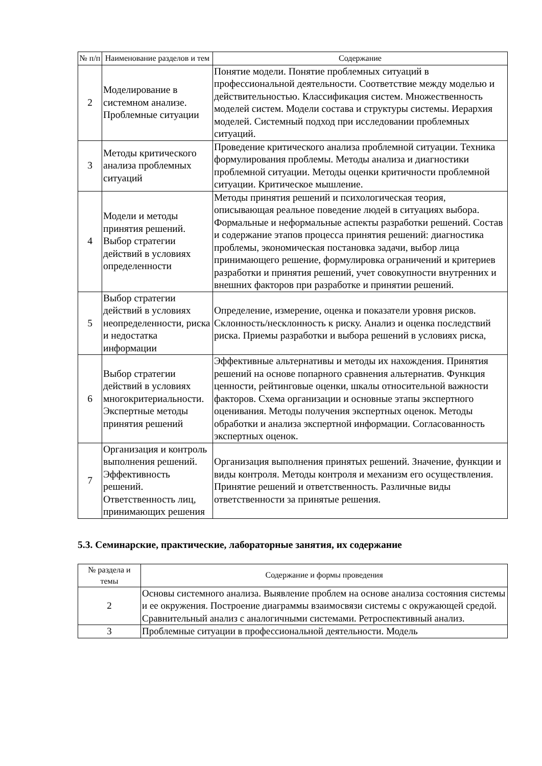| № п/п | Наименование разделов и тем | Содержание |
| --- | --- | --- |
| 2 | Моделирование в системном анализе. Проблемные ситуации | Понятие модели. Понятие проблемных ситуаций в профессиональной деятельности. Соответствие между моделью и действительностью. Классификация систем. Множественность моделей систем. Модели состава и структуры системы. Иерархия моделей. Системный подход при исследовании проблемных ситуаций. |
| 3 | Методы критического анализа проблемных ситуаций | Проведение критического анализа проблемной ситуации. Техника формулирования проблемы. Методы анализа и диагностики проблемной ситуации. Методы оценки критичности проблемной ситуации. Критическое мышление. |
| 4 | Модели и методы принятия решений. Выбор стратегии действий в условиях определенности | Методы принятия решений и психологическая теория, описывающая реальное поведение людей в ситуациях выбора. Формальные и неформальные аспекты разработки решений. Состав и содержание этапов процесса принятия решений: диагностика проблемы, экономическая постановка задачи, выбор лица принимающего решение, формулировка ограничений и критериев разработки и принятия решений, учет совокупности внутренних и внешних факторов при разработке и принятии решений. |
| 5 | Выбор стратегии действий в условиях неопределенности, риска и недостатка информации | Определение, измерение, оценка и показатели уровня рисков. Склонность/несклонность к риску. Анализ и оценка последствий риска. Приемы разработки и выбора решений в условиях риска, |
| 6 | Выбор стратегии действий в условиях многокритериальности. Экспертные методы принятия решений | Эффективные альтернативы и методы их нахождения. Принятия решений на основе попарного сравнения альтернатив. Функция ценности, рейтинговые оценки, шкалы относительной важности факторов. Схема организации и основные этапы экспертного оценивания. Методы получения экспертных оценок. Методы обработки и анализа экспертной информации. Согласованность экспертных оценок. |
| 7 | Организация и контроль выполнения решений. Эффективность решений. Ответственность лиц, принимающих решения | Организация выполнения принятых решений. Значение, функции и виды контроля. Методы контроля и механизм его осуществления. Принятие решений и ответственность. Различные виды ответственности за принятые решения. |
5.3. Семинарские, практические, лабораторные занятия, их содержание
| № раздела и темы | Содержание и формы проведения |
| --- | --- |
| 2 | Основы системного анализа. Выявление проблем на основе анализа состояния системы и ее окружения. Построение диаграммы взаимосвязи системы с окружающей средой. Сравнительный анализ с аналогичными системами. Ретроспективный анализ. |
| 3 | Проблемные ситуации в профессиональной деятельности. Модель |